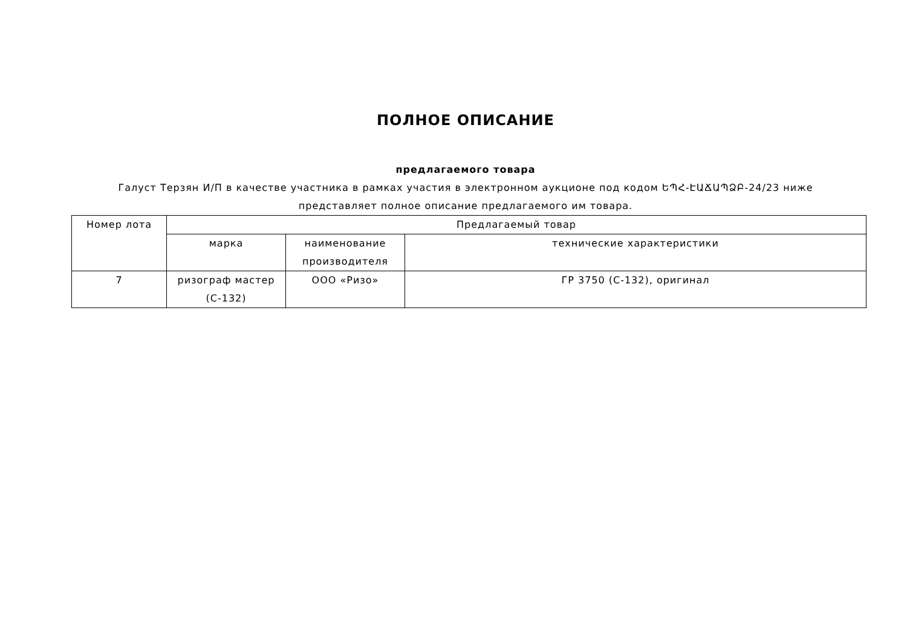ПОЛНОЕ ОПИСАНИЕ
предлагаемого товара
Галуст Терзян И/П в качестве участника в рамках участия в электронном аукционе под кодом ԵՊՀ-ԷԱՃԱՊՁԲ-24/23 ниже представляет полное описание предлагаемого им товара.
| Номер лота | Предлагаемый товар | | |
| --- | --- | --- | --- |
| | марка | наименование производителя | технические характеристики |
| 7 | ризограф мастер (С-132) | ООО «Ризо» | ГР 3750 (С-132), оригинал |